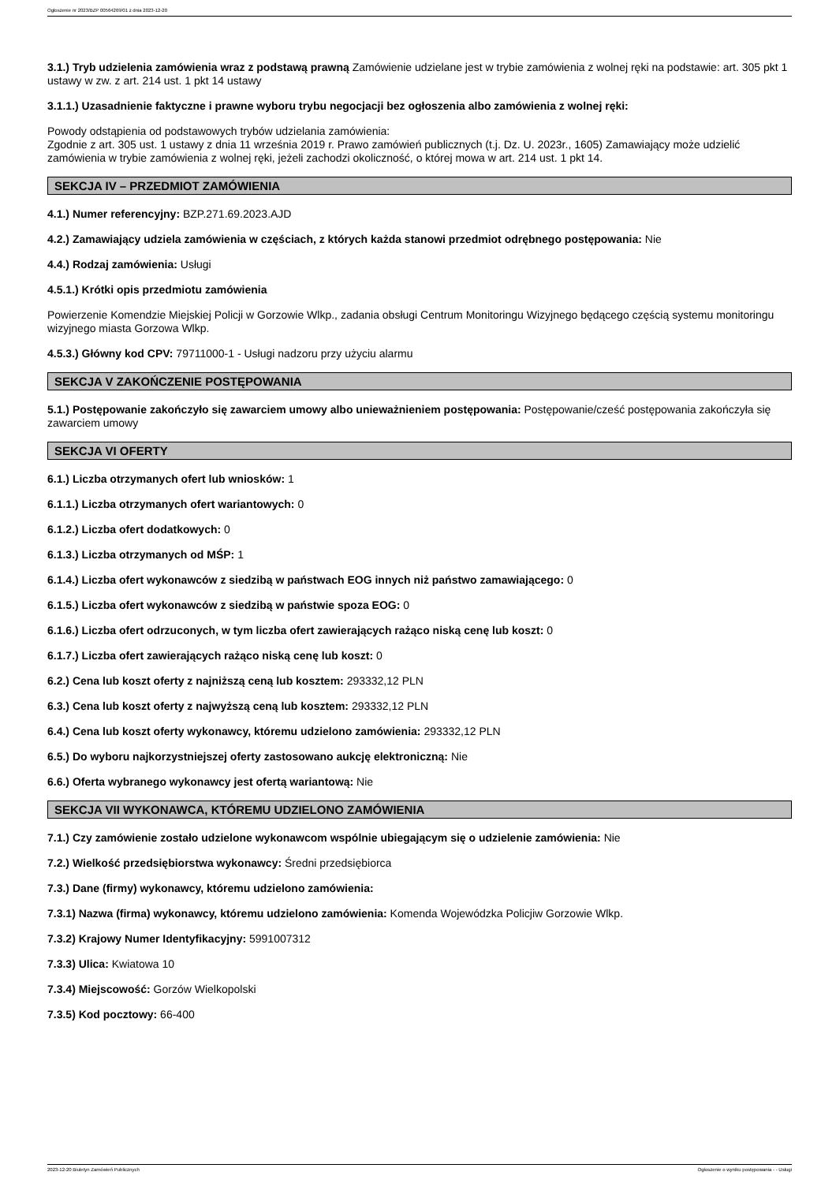Ogłoszenie nr 2023/BZP 00564269/01 z dnia 2023-12-20
3.1.) Tryb udzielenia zamówienia wraz z podstawą prawną Zamówienie udzielane jest w trybie zamówienia z wolnej ręki na podstawie: art. 305 pkt 1 ustawy w zw. z art. 214 ust. 1 pkt 14 ustawy
3.1.1.) Uzasadnienie faktyczne i prawne wyboru trybu negocjacji bez ogłoszenia albo zamówienia z wolnej ręki:
Powody odstąpienia od podstawowych trybów udzielania zamówienia:
Zgodnie z art. 305 ust. 1 ustawy z dnia 11 września 2019 r. Prawo zamówień publicznych (t.j. Dz. U. 2023r., 1605) Zamawiający może udzielić zamówienia w trybie zamówienia z wolnej ręki, jeżeli zachodzi okoliczność, o której mowa w art. 214 ust. 1 pkt 14.
SEKCJA IV – PRZEDMIOT ZAMÓWIENIA
4.1.) Numer referencyjny: BZP.271.69.2023.AJD
4.2.) Zamawiający udziela zamówienia w częściach, z których każda stanowi przedmiot odrębnego postępowania: Nie
4.4.) Rodzaj zamówienia: Usługi
4.5.1.) Krótki opis przedmiotu zamówienia
Powierzenie Komendzie Miejskiej Policji w Gorzowie Wlkp., zadania obsługi Centrum Monitoringu Wizyjnego będącego częścią systemu monitoringu wizyjnego miasta Gorzowa Wlkp.
4.5.3.) Główny kod CPV: 79711000-1 - Usługi nadzoru przy użyciu alarmu
SEKCJA V ZAKOŃCZENIE POSTĘPOWANIA
5.1.) Postępowanie zakończyło się zawarciem umowy albo unieważnieniem postępowania: Postępowanie/cześć postępowania zakończyła się zawarciem umowy
SEKCJA VI OFERTY
6.1.) Liczba otrzymanych ofert lub wniosków: 1
6.1.1.) Liczba otrzymanych ofert wariantowych: 0
6.1.2.) Liczba ofert dodatkowych: 0
6.1.3.) Liczba otrzymanych od MŚP: 1
6.1.4.) Liczba ofert wykonawców z siedzibą w państwach EOG innych niż państwo zamawiającego: 0
6.1.5.) Liczba ofert wykonawców z siedzibą w państwie spoza EOG: 0
6.1.6.) Liczba ofert odrzuconych, w tym liczba ofert zawierających rażąco niską cenę lub koszt: 0
6.1.7.) Liczba ofert zawierających rażąco niską cenę lub koszt: 0
6.2.) Cena lub koszt oferty z najniższą ceną lub kosztem: 293332,12 PLN
6.3.) Cena lub koszt oferty z najwyższą ceną lub kosztem: 293332,12 PLN
6.4.) Cena lub koszt oferty wykonawcy, któremu udzielono zamówienia: 293332,12 PLN
6.5.) Do wyboru najkorzystniejszej oferty zastosowano aukcję elektroniczną: Nie
6.6.) Oferta wybranego wykonawcy jest ofertą wariantową: Nie
SEKCJA VII WYKONAWCA, KTÓREMU UDZIELONO ZAMÓWIENIA
7.1.) Czy zamówienie zostało udzielone wykonawcom wspólnie ubiegającym się o udzielenie zamówienia: Nie
7.2.) Wielkość przedsiębiorstwa wykonawcy: Średni przedsiębiorca
7.3.) Dane (firmy) wykonawcy, któremu udzielono zamówienia:
7.3.1) Nazwa (firma) wykonawcy, któremu udzielono zamówienia: Komenda Wojewódzka Policjiw Gorzowie Wlkp.
7.3.2) Krajowy Numer Identyfikacyjny: 5991007312
7.3.3) Ulica: Kwiatowa 10
7.3.4) Miejscowość: Gorzów Wielkopolski
7.3.5) Kod pocztowy: 66-400
2023-12-20 Biuletyn Zamówień Publicznych Ogłoszenie o wyniku postępowania - - Usługi